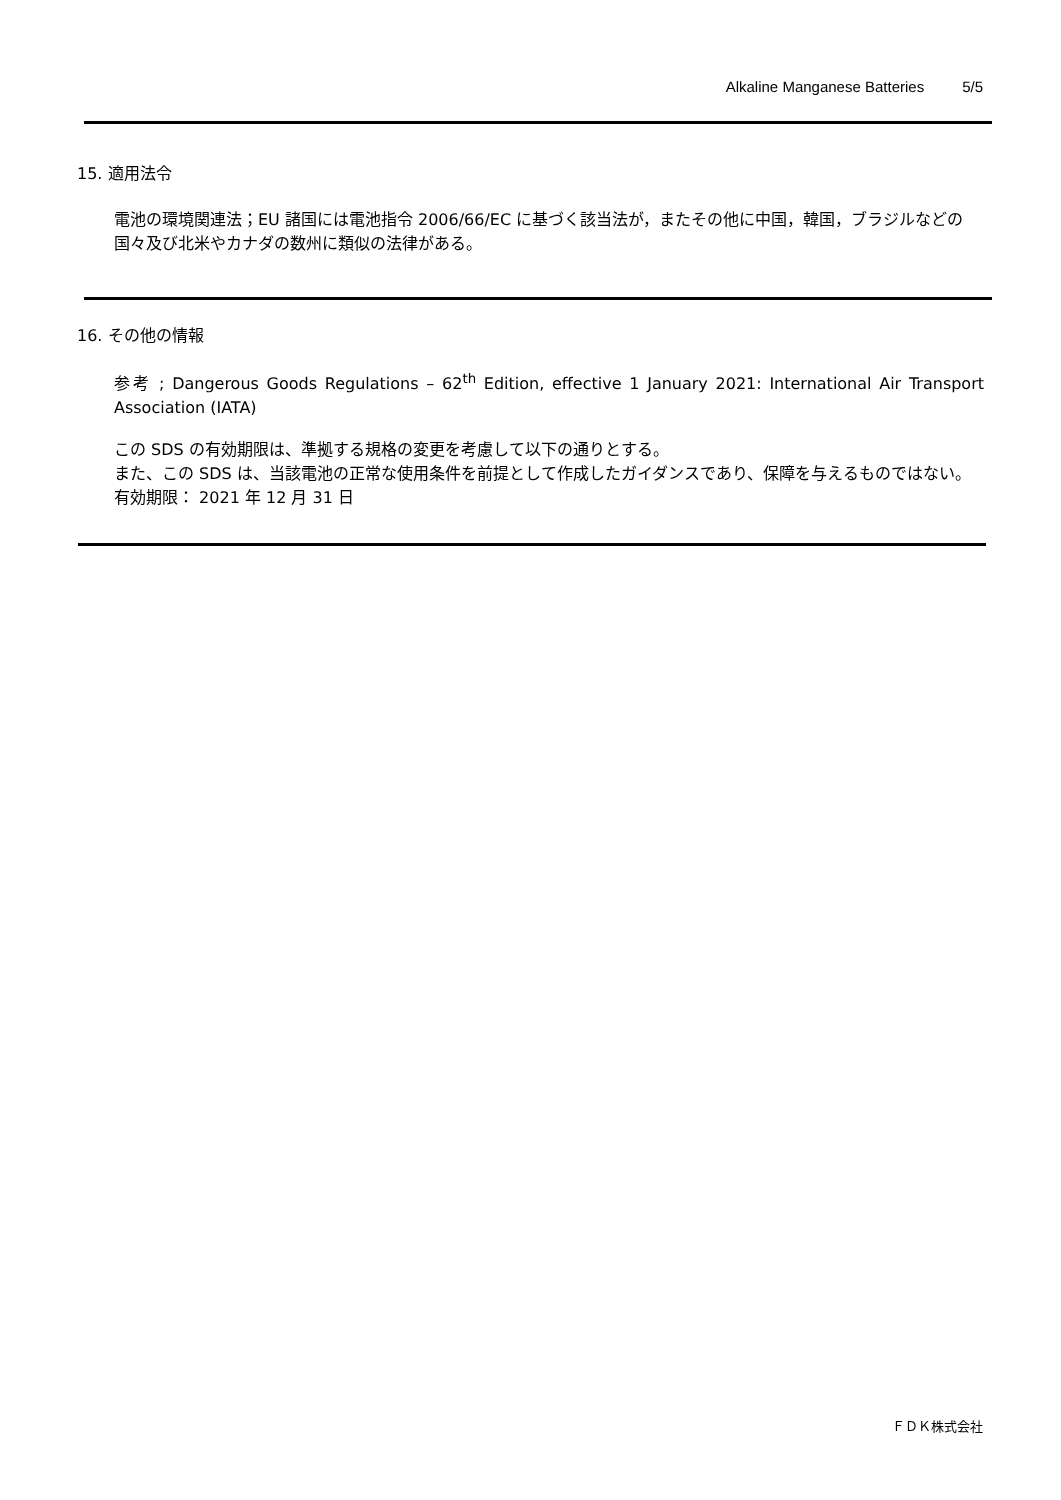Alkaline Manganese Batteries 5/5
15. 適用法令
電池の環境関連法；EU 諸国には電池指令 2006/66/EC に基づく該当法が，またその他に中国，韓国，ブラジルなどの国々及び北米やカナダの数州に類似の法律がある。
16. その他の情報
参考 ; Dangerous Goods Regulations – 62<sup>th</sup> Edition, effective 1 January 2021: International Air Transport Association (IATA)
この SDS の有効期限は、準拠する規格の変更を考慮して以下の通りとする。
また、この SDS は、当該電池の正常な使用条件を前提として作成したガイダンスであり、保障を与えるものではない。
有効期限： 2021 年 12 月 31 日
ＦＤＫ株式会社